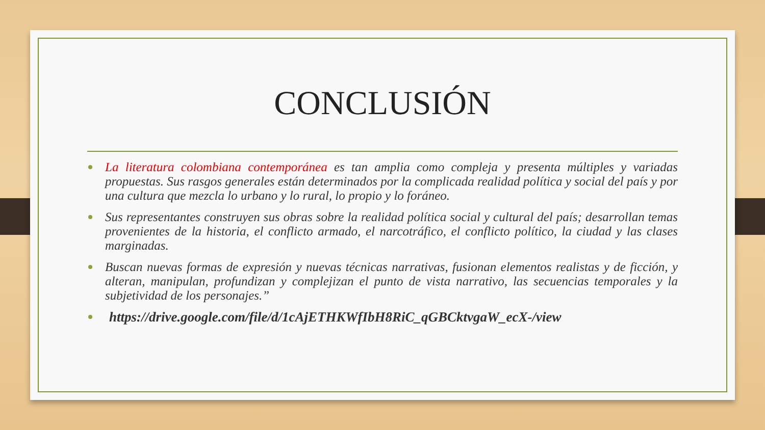CONCLUSIÓN
La literatura colombiana contemporánea es tan amplia como compleja y presenta múltiples y variadas propuestas. Sus rasgos generales están determinados por la complicada realidad política y social del país y por una cultura que mezcla lo urbano y lo rural, lo propio y lo foráneo.
Sus representantes construyen sus obras sobre la realidad política social y cultural del país; desarrollan temas provenientes de la historia, el conflicto armado, el narcotráfico, el conflicto político, la ciudad y las clases marginadas.
Buscan nuevas formas de expresión y nuevas técnicas narrativas, fusionan elementos realistas y de ficción, y alteran, manipulan, profundizan y complejizan el punto de vista narrativo, las secuencias temporales y la subjetividad de los personajes.”
https://drive.google.com/file/d/1cAjETHKWfIbH8RiC_qGBCktvgaW_ecX-/view